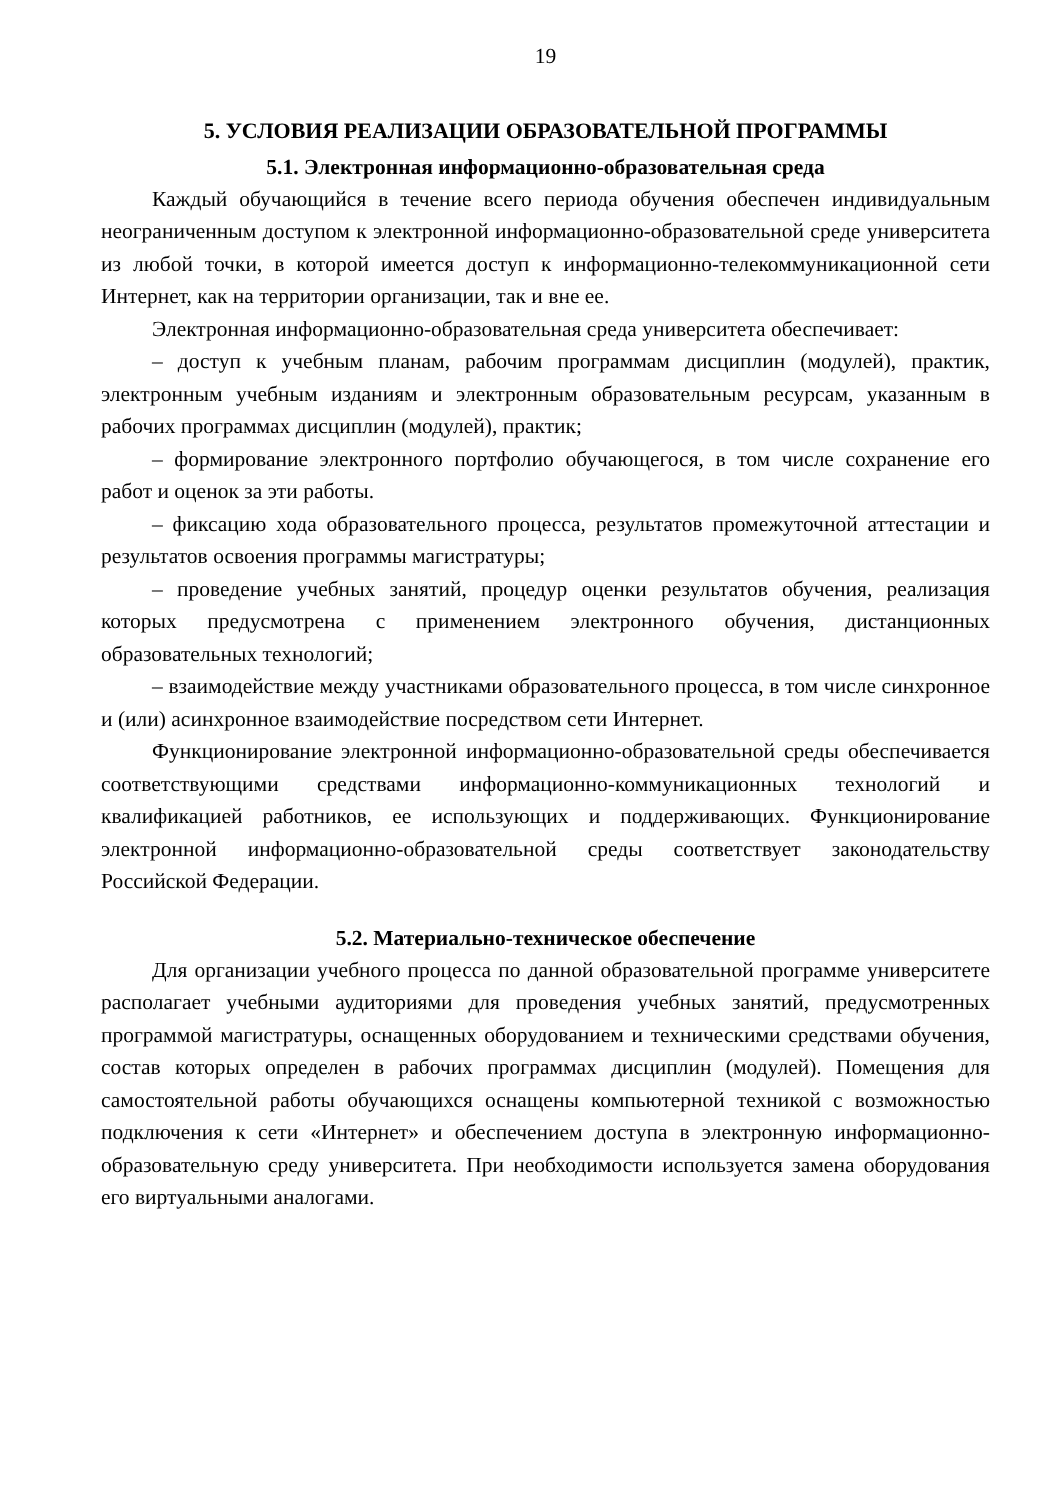19
5. УСЛОВИЯ РЕАЛИЗАЦИИ ОБРАЗОВАТЕЛЬНОЙ ПРОГРАММЫ
5.1. Электронная информационно-образовательная среда
Каждый обучающийся в течение всего периода обучения обеспечен индивидуальным неограниченным доступом к электронной информационно-образовательной среде университета из любой точки, в которой имеется доступ к информационно-телекоммуникационной сети Интернет, как на территории организации, так и вне ее.
Электронная информационно-образовательная среда университета обеспечивает:
– доступ к учебным планам, рабочим программам дисциплин (модулей), практик, электронным учебным изданиям и электронным образовательным ресурсам, указанным в рабочих программах дисциплин (модулей), практик;
– формирование электронного портфолио обучающегося, в том числе сохранение его работ и оценок за эти работы.
– фиксацию хода образовательного процесса, результатов промежуточной аттестации и результатов освоения программы магистратуры;
– проведение учебных занятий, процедур оценки результатов обучения, реализация которых предусмотрена с применением электронного обучения, дистанционных образовательных технологий;
– взаимодействие между участниками образовательного процесса, в том числе синхронное и (или) асинхронное взаимодействие посредством сети Интернет.
Функционирование электронной информационно-образовательной среды обеспечивается соответствующими средствами информационно-коммуникационных технологий и квалификацией работников, ее использующих и поддерживающих. Функционирование электронной информационно-образовательной среды соответствует законодательству Российской Федерации.
5.2. Материально-техническое обеспечение
Для организации учебного процесса по данной образовательной программе университете располагает учебными аудиториями для проведения учебных занятий, предусмотренных программой магистратуры, оснащенных оборудованием и техническими средствами обучения, состав которых определен в рабочих программах дисциплин (модулей). Помещения для самостоятельной работы обучающихся оснащены компьютерной техникой с возможностью подключения к сети «Интернет» и обеспечением доступа в электронную информационно-образовательную среду университета. При необходимости используется замена оборудования его виртуальными аналогами.